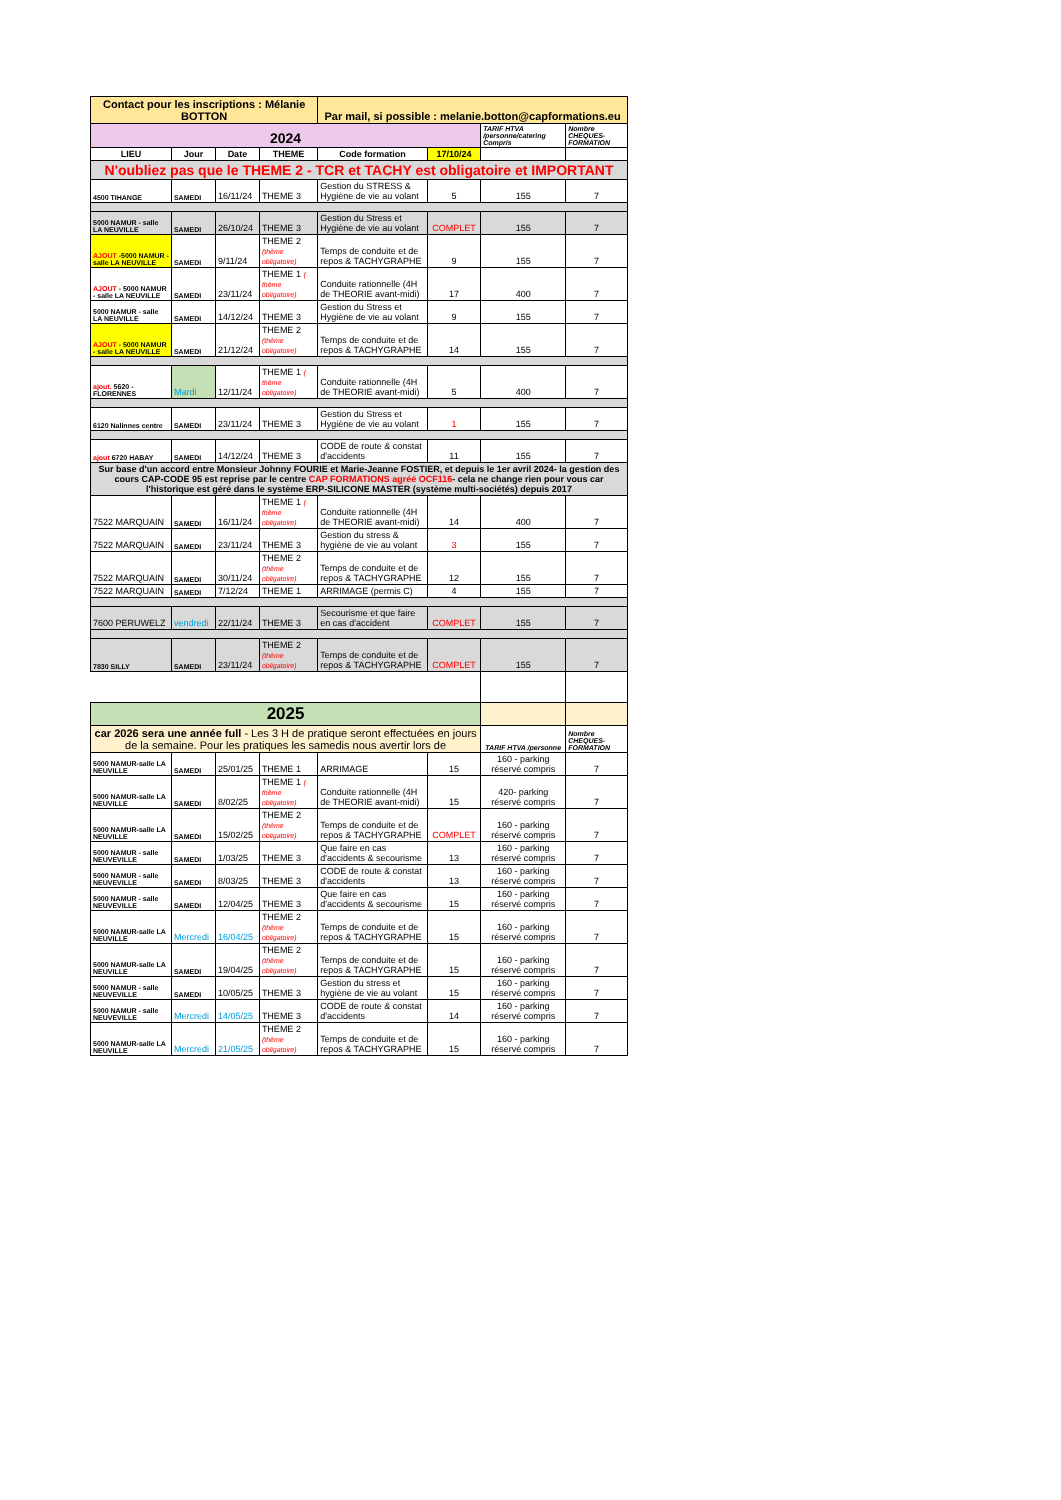| Contact pour les inscriptions : Mélanie BOTTON | | | | Par mail, si possible : melanie.botton@capformations.eu | | | |
| 2024 | | | | | | TARIF HTVA /personne/catering Compris | Nombre CHEQUES-FORMATION |
| LIEU | Jour | Date | THEME | Code formation | 17/10/24 | | |
| N'oubliez pas que le THEME 2 - TCR et TACHY est obligatoire et IMPORTANT | | | | | | | |
| 4500 TIHANGE | SAMEDI | 16/11/24 | THEME 3 | Gestion du STRESS & Hygiène de vie au volant | 5 | 155 | 7 |
| 5000 NAMUR - salle LA NEUVILLE | SAMEDI | 26/10/24 | THEME 3 | Gestion du Stress et Hygiène de vie au volant | COMPLET | 155 | 7 |
| AJOUT -5000 NAMUR - salle LA NEUVILLE | SAMEDI | 9/11/24 | THEME 2 (thème obligatoire) | Temps de conduite et de repos & TACHYGRAPHE | 9 | 155 | 7 |
| AJOUT - 5000 NAMUR - salle LA NEUVILLE | SAMEDI | 23/11/24 | THEME 1 ( thème obligatoire) | Conduite rationnelle (4H de THEORIE avant-midi) | 17 | 400 | 7 |
| 5000 NAMUR - salle LA NEUVILLE | SAMEDI | 14/12/24 | THEME 3 | Gestion du Stress et Hygiène de vie au volant | 9 | 155 | 7 |
| AJOUT - 5000 NAMUR - salle LA NEUVILLE | SAMEDI | 21/12/24 | THEME 2 (thème obligatoire) | Temps de conduite et de repos & TACHYGRAPHE | 14 | 155 | 7 |
| ajout. 5620 - FLORENNES | Mardi | 12/11/24 | THEME 1 ( thème obligatoire) | Conduite rationnelle (4H de THEORIE avant-midi) | 5 | 400 | 7 |
| 6120 Nalinnes centre | SAMEDI | 23/11/24 | THEME 3 | Gestion du Stress et Hygiène de vie au volant | 1 | 155 | 7 |
| ajout 6720 HABAY | SAMEDI | 14/12/24 | THEME 3 | CODE de route & constat d'accidents | 11 | 155 | 7 |
| Sur base d'un accord entre Monsieur Johnny FOURIE et Marie-Jeanne FOSTIER, et depuis le 1er avril 2024- la gestion des cours CAP-CODE 95 est reprise par le centre CAP FORMATIONS agréé OCF116 - cela ne change rien pour vous car l'historique est géré dans le système ERP-SILICONE MASTER (système multi-sociétés) depuis 2017 | | | | | | | |
| 7522 MARQUAIN | SAMEDI | 16/11/24 | THEME 1 ( thème obligatoire) | Conduite rationnelle (4H de THEORIE avant-midi) | 14 | 400 | 7 |
| 7522 MARQUAIN | SAMEDI | 23/11/24 | THEME 3 | Gestion du stress & hygiène de vie au volant | 3 | 155 | 7 |
| 7522 MARQUAIN | SAMEDI | 30/11/24 | THEME 2 (thème obligatoire) | Temps de conduite et de repos & TACHYGRAPHE | 12 | 155 | 7 |
| 7522 MARQUAIN | SAMEDI | 7/12/24 | THEME 1 | ARRIMAGE (permis C) | 4 | 155 | 7 |
| 7600 PERUWELZ | vendredi | 22/11/24 | THEME 3 | Secourisme et que faire en cas d'accident | COMPLET | 155 | 7 |
| 7830 SILLY | SAMEDI | 23/11/24 | THEME 2 (thème obligatoire) | Temps de conduite et de repos & TACHYGRAPHE | COMPLET | 155 | 7 |
| 2025 | | | | | | | |
| car 2026 sera une année full - Les 3 H de pratique seront effectuées en jours de la semaine. Pour les pratiques les samedis nous avertir lors de | | | | | | TARIF HTVA /personne | Nombre CHEQUES-FORMATION |
| 5000 NAMUR-salle LA NEUVILLE | SAMEDI | 25/01/25 | THEME 1 | ARRIMAGE | 15 | 160 - parking réservé compris | 7 |
| 5000 NAMUR-salle LA NEUVILLE | SAMEDI | 8/02/25 | THEME 1 ( thème obligatoire) | Conduite rationnelle (4H de THEORIE avant-midi) | 15 | 420- parking réservé compris | 7 |
| 5000 NAMUR-salle LA NEUVILLE | SAMEDI | 15/02/25 | THEME 2 (thème obligatoire) | Temps de conduite et de repos & TACHYGRAPHE | COMPLET | 160 - parking réservé compris | 7 |
| 5000 NAMUR - salle NEUVEVILLE | SAMEDI | 1/03/25 | THEME 3 | Que faire en cas d'accidents & secourisme | 13 | 160 - parking réservé compris | 7 |
| 5000 NAMUR - salle NEUVEVILLE | SAMEDI | 8/03/25 | THEME 3 | CODE de route & constat d'accidents | 13 | 160 - parking réservé compris | 7 |
| 5000 NAMUR - salle NEUVEVILLE | SAMEDI | 12/04/25 | THEME 3 | Que faire en cas d'accidents & secourisme | 15 | 160 - parking réservé compris | 7 |
| 5000 NAMUR-salle LA NEUVILLE | Mercredi | 16/04/25 | THEME 2 (thème obligatoire) | Temps de conduite et de repos & TACHYGRAPHE | 15 | 160 - parking réservé compris | 7 |
| 5000 NAMUR-salle LA NEUVILLE | SAMEDI | 19/04/25 | THEME 2 (thème obligatoire) | Temps de conduite et de repos & TACHYGRAPHE | 15 | 160 - parking réservé compris | 7 |
| 5000 NAMUR - salle NEUVEVILLE | SAMEDI | 10/05/25 | THEME 3 | Gestion du stress et hygiène de vie au volant | 15 | 160 - parking réservé compris | 7 |
| 5000 NAMUR - salle NEUVEVILLE | Mercredi | 14/05/25 | THEME 3 | CODE de route & constat d'accidents | 14 | 160 - parking réservé compris | 7 |
| 5000 NAMUR-salle LA NEUVILLE | Mercredi | 21/05/25 | THEME 2 (thème obligatoire) | Temps de conduite et de repos & TACHYGRAPHE | 15 | 160 - parking réservé compris | 7 |